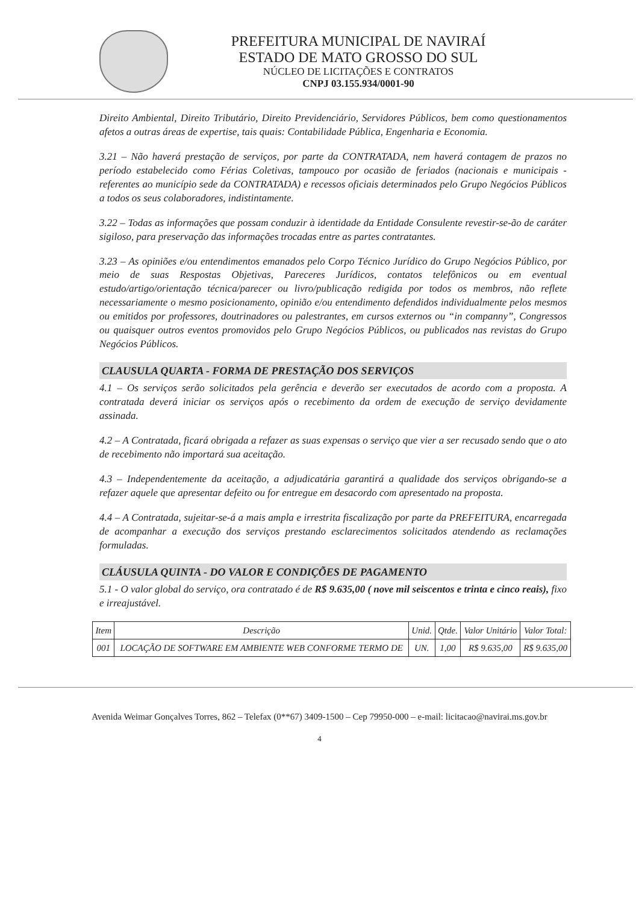PREFEITURA MUNICIPAL DE NAVIRAÍ
ESTADO DE MATO GROSSO DO SUL
NÚCLEO DE LICITAÇÕES E CONTRATOS
CNPJ 03.155.934/0001-90
Direito Ambiental, Direito Tributário, Direito Previdenciário, Servidores Públicos, bem como questionamentos afetos a outras áreas de expertise, tais quais: Contabilidade Pública, Engenharia e Economia.
3.21 – Não haverá prestação de serviços, por parte da CONTRATADA, nem haverá contagem de prazos no período estabelecido como Férias Coletivas, tampouco por ocasião de feriados (nacionais e municipais - referentes ao município sede da CONTRATADA) e recessos oficiais determinados pelo Grupo Negócios Públicos a todos os seus colaboradores, indistintamente.
3.22 – Todas as informações que possam conduzir à identidade da Entidade Consulente revestir-se-ão de caráter sigiloso, para preservação das informações trocadas entre as partes contratantes.
3.23 – As opiniões e/ou entendimentos emanados pelo Corpo Técnico Jurídico do Grupo Negócios Público, por meio de suas Respostas Objetivas, Pareceres Jurídicos, contatos telefônicos ou em eventual estudo/artigo/orientação técnica/parecer ou livro/publicação redigida por todos os membros, não reflete necessariamente o mesmo posicionamento, opinião e/ou entendimento defendidos individualmente pelos mesmos ou emitidos por professores, doutrinadores ou palestrantes, em cursos externos ou “in companny”, Congressos ou quaisquer outros eventos promovidos pelo Grupo Negócios Públicos, ou publicados nas revistas do Grupo Negócios Públicos.
CLAUSULA QUARTA - FORMA DE PRESTAÇÃO DOS SERVIÇOS
4.1 – Os serviços serão solicitados pela gerência e deverão ser executados de acordo com a proposta. A contratada deverá iniciar os serviços após o recebimento da ordem de execução de serviço devidamente assinada.
4.2 – A Contratada, ficará obrigada a refazer as suas expensas o serviço que vier a ser recusado sendo que o ato de recebimento não importará sua aceitação.
4.3 – Independentemente da aceitação, a adjudicatária garantirá a qualidade dos serviços obrigando-se a refazer aquele que apresentar defeito ou for entregue em desacordo com apresentado na proposta.
4.4 – A Contratada, sujeitar-se-á a mais ampla e irrestrita fiscalização por parte da PREFEITURA, encarregada de acompanhar a execução dos serviços prestando esclarecimentos solicitados atendendo as reclamações formuladas.
CLÁUSULA QUINTA - DO VALOR E CONDIÇÕES DE PAGAMENTO
5.1 - O valor global do serviço, ora contratado é de R$ 9.635,00 ( nove mil seiscentos e trinta e cinco reais), fixo e irreajustável.
| Item | Descrição | Unid. | Qtde. | Valor Unitário | Valor Total: |
| --- | --- | --- | --- | --- | --- |
| 001 | LOCAÇÃO DE SOFTWARE EM AMBIENTE WEB CONFORME TERMO DE | UN. | 1,00 | R$ 9.635,00 | R$ 9.635,00 |
Avenida Weimar Gonçalves Torres, 862 – Telefax (0**67) 3409-1500 – Cep 79950-000 – e-mail: licitacao@navirai.ms.gov.br
4